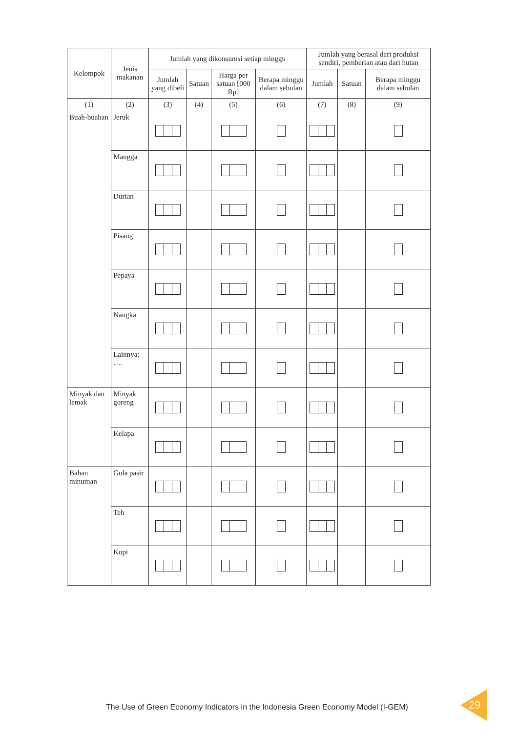| Kelompok | Jenis makanan | Jumlah yang dikonsumsi setiap minggu | | | | Jumlah yang berasal dari produksi sendiri, pemberian atau dari hutan | | |
| --- | --- | --- | --- | --- | --- | --- | --- | --- |
| | | Jumlah yang dibeli | Satuan | Harga per satuan [000 Rp] | Berapa minggu dalam sebulan | Jumlah | Satuan | Berapa minggu dalam sebulan |
| (1) | (2) | (3) | (4) | (5) | (6) | (7) | (8) | (9) |
| Buah-buahan | Jeruk | | | | | | | |
| | Mangga | | | | | | | |
| | Durian | | | | | | | |
| | Pisang | | | | | | | |
| | Pepaya | | | | | | | |
| | Nangka | | | | | | | |
| | Lainnya: …. | | | | | | | |
| Minyak dan lemak | Minyak goreng | | | | | | | |
| | Kelapa | | | | | | | |
| Bahan minuman | Gula pasir | | | | | | | |
| | Teh | | | | | | | |
| | Kopi | | | | | | | |
The Use of Green Economy Indicators in the Indonesia Green Economy Model (I-GEM)
29